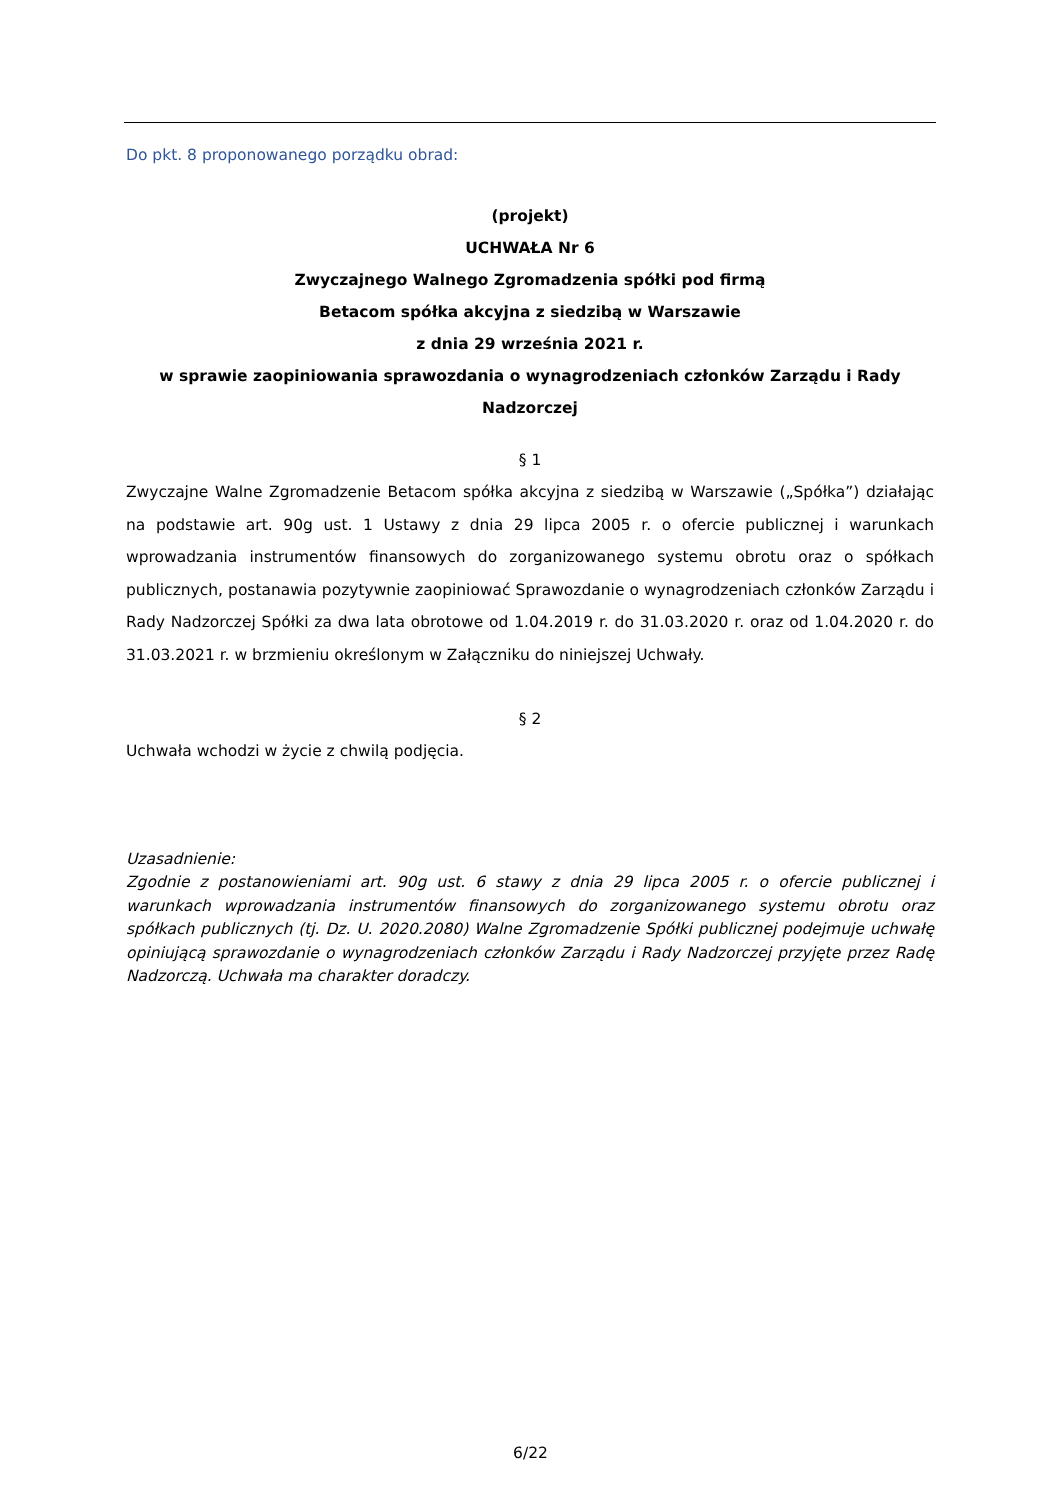Do pkt. 8 proponowanego porządku obrad:
(projekt)
UCHWAŁA Nr 6
Zwyczajnego Walnego Zgromadzenia spółki pod firmą
Betacom spółka akcyjna z siedzibą w Warszawie
z dnia 29 września 2021 r.
w sprawie zaopiniowania sprawozdania o wynagrodzeniach członków Zarządu i Rady Nadzorczej
§ 1
Zwyczajne Walne Zgromadzenie Betacom spółka akcyjna z siedzibą w Warszawie („Spółka”) działając na podstawie art. 90g ust. 1 Ustawy z dnia 29 lipca 2005 r. o ofercie publicznej i warunkach wprowadzania instrumentów finansowych do zorganizowanego systemu obrotu oraz o spółkach publicznych, postanawia pozytywnie zaopiniować Sprawozdanie o wynagrodzeniach członków Zarządu i Rady Nadzorczej Spółki za dwa lata obrotowe od 1.04.2019 r. do 31.03.2020 r. oraz od 1.04.2020 r. do 31.03.2021 r. w brzmieniu określonym w Załączniku do niniejszej Uchwały.
§ 2
Uchwała wchodzi w życie z chwilą podjęcia.
Uzasadnienie:
Zgodnie z postanowieniami art. 90g ust. 6 stawy z dnia 29 lipca 2005 r. o ofercie publicznej i warunkach wprowadzania instrumentów finansowych do zorganizowanego systemu obrotu oraz spółkach publicznych (tj. Dz. U. 2020.2080) Walne Zgromadzenie Spółki publicznej podejmuje uchwałę opiniującą sprawozdanie o wynagrodzeniach członków Zarządu i Rady Nadzorczej przyjęte przez Radę Nadzorczą. Uchwała ma charakter doradczy.
6/22